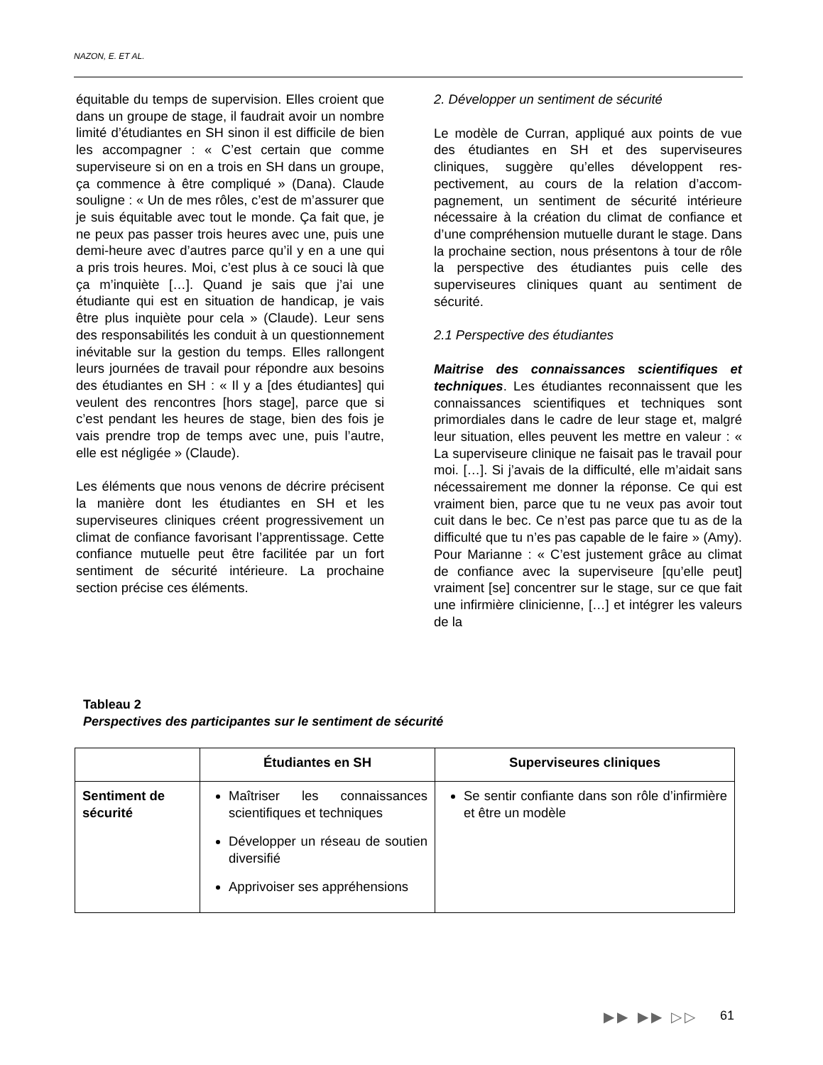NAZON, E. ET AL.
équitable du temps de supervision. Elles croient que dans un groupe de stage, il faudrait avoir un nombre limité d’étudiantes en SH si­non il est difficile de bien les accompagner : « C’est certain que comme superviseure si on en a trois en SH dans un groupe, ça com­mence à être compliqué » (Dana). Claude sou­ligne : « Un de mes rôles, c’est de m’assurer que je suis équitable avec tout le monde. Ça fait que, je ne peux pas passer trois heures avec une, puis une demi-heure avec d’autres parce qu’il y en a une qui a pris trois heures. Moi, c’est plus à ce souci là que ça m’inquiète […]. Quand je sais que j’ai une étudiante qui est en situation de handicap, je vais être plus inquiète pour cela » (Claude). Leur sens des responsabilités les conduit à un questionne­ment inévitable sur la gestion du temps. Elles rallongent leurs journées de travail pour ré­pondre aux besoins des étudiantes en SH : « Il y a [des étudiantes] qui veulent des rencontres [hors stage], parce que si c’est pendant les heures de stage, bien des fois je vais prendre trop de temps avec une, puis l’autre, elle est négligée » (Claude).
Les éléments que nous venons de décrire pré­cisent la manière dont les étudiantes en SH et les superviseures cliniques créent progressi­vement un climat de confiance favorisant l’apprentissage. Cette confiance mutuelle peut être facilitée par un fort sentiment de sécurité intérieure. La prochaine section précise ces éléments.
2. Développer un sentiment de sécurité
Le modèle de Curran, appliqué aux points de vue des étudiantes en SH et des superviseures cliniques, suggère qu’elles développent res­pectivement, au cours de la relation d’accom­pagnement, un sentiment de sécurité intérieure nécessaire à la création du climat de confiance et d’une compréhension mutuelle durant le stage. Dans la prochaine section, nous présen­tons à tour de rôle la perspective des étu­diantes puis celle des superviseures cliniques quant au sentiment de sécurité.
2.1 Perspective des étudiantes
Maitrise des connaissances scientifiques et techniques. Les étudiantes reconnaissent que les connaissances scientifiques et techniques sont primordiales dans le cadre de leur stage et, malgré leur situation, elles peuvent les mettre en valeur : « La superviseure cli­nique ne faisait pas le travail pour moi. […]. Si j’avais de la difficulté, elle m’aidait sans néces­sairement me donner la réponse. Ce qui est vraiment bien, parce que tu ne veux pas avoir tout cuit dans le bec. Ce n’est pas parce que tu as de la difficulté que tu n’es pas capable de le faire » (Amy). Pour Marianne : « C’est juste­ment grâce au climat de confiance avec la su­perviseure [qu’elle peut] vraiment [se] concen­trer sur le stage, sur ce que fait une infirmière clinicienne, […] et intégrer les valeurs de la
Tableau 2
Perspectives des participantes sur le sentiment de sécurité
| | Étudiantes en SH | Superviseures cliniques |
| --- | --- | --- |
| Sentiment de sécurité | Maîtriser les connaissances scientifiques et techniques Développer un réseau de sou­tien diversifié Apprivoiser ses appréhen­sions | Se sentir confiante dans son rôle d’infirmière et être un modèle |
▶▶ ▶▶ ▷▷ 61